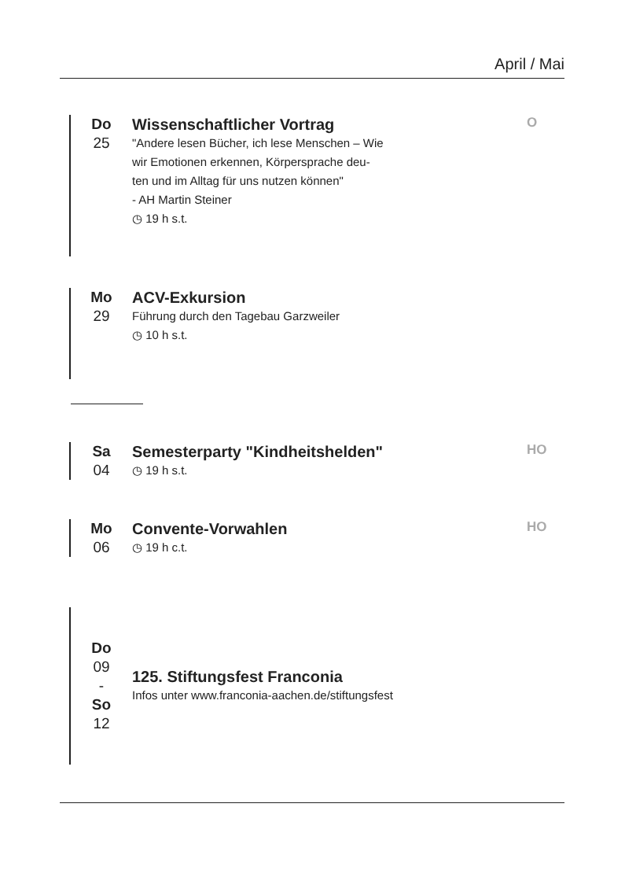April / Mai
Do
25
Wissenschaftlicher Vortrag
"Andere lesen Bücher, ich lese Menschen – Wie
wir Emotionen erkennen, Körpersprache deu-
ten und im Alltag für uns nutzen können"
- AH Martin Steiner
◷ 19 h s.t.
O
Mo
29
ACV-Exkursion
Führung durch den Tagebau Garzweiler
◷ 10 h s.t.
Sa
04
Semesterparty "Kindheitshelden"
◷ 19 h s.t.
HO
Mo
06
Convente-Vorwahlen
◷ 19 h c.t.
HO
Do
09
-
So
12
125. Stiftungsfest Franconia
Infos unter www.franconia-aachen.de/stiftungsfest